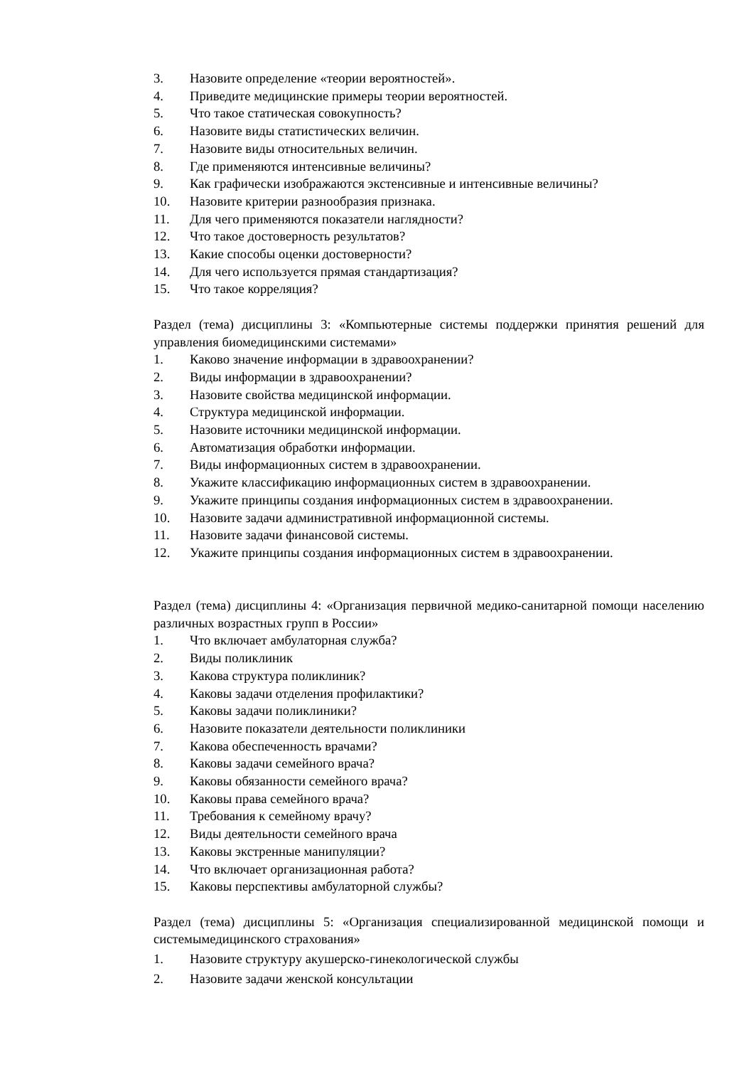3. Назовите определение «теории вероятностей».
4. Приведите медицинские примеры теории вероятностей.
5. Что такое статическая совокупность?
6. Назовите виды статистических величин.
7. Назовите виды относительных величин.
8. Где применяются интенсивные величины?
9. Как графически изображаются экстенсивные и интенсивные величины?
10. Назовите критерии разнообразия признака.
11. Для чего применяются показатели наглядности?
12. Что такое достоверность результатов?
13. Какие способы оценки достоверности?
14. Для чего используется прямая стандартизация?
15. Что такое корреляция?
Раздел (тема) дисциплины 3: «Компьютерные системы поддержки принятия решений для управления биомедицинскими системами»
1. Каково значение информации в здравоохранении?
2. Виды информации в здравоохранении?
3. Назовите свойства медицинской информации.
4. Структура медицинской информации.
5. Назовите источники медицинской информации.
6. Автоматизация обработки информации.
7. Виды информационных систем в здравоохранении.
8. Укажите классификацию информационных систем в здравоохранении.
9. Укажите принципы создания информационных систем в здравоохранении.
10. Назовите задачи административной информационной системы.
11. Назовите задачи финансовой системы.
12. Укажите принципы создания информационных систем в здравоохранении.
Раздел (тема) дисциплины 4: «Организация первичной медико-санитарной помощи населению различных возрастных групп в России»
1. Что включает амбулаторная служба?
2. Виды поликлиник
3. Какова структура поликлиник?
4. Каковы задачи отделения профилактики?
5. Каковы задачи поликлиники?
6. Назовите показатели деятельности поликлиники
7. Какова обеспеченность врачами?
8. Каковы задачи семейного врача?
9. Каковы обязанности семейного врача?
10. Каковы права семейного врача?
11. Требования к семейному врачу?
12. Виды деятельности семейного врача
13. Каковы экстренные манипуляции?
14. Что включает организационная работа?
15. Каковы перспективы амбулаторной службы?
Раздел (тема) дисциплины 5: «Организация специализированной медицинской помощи и системымедицинского страхования»
1. Назовите структуру акушерско-гинекологической службы
2. Назовите задачи женской консультации